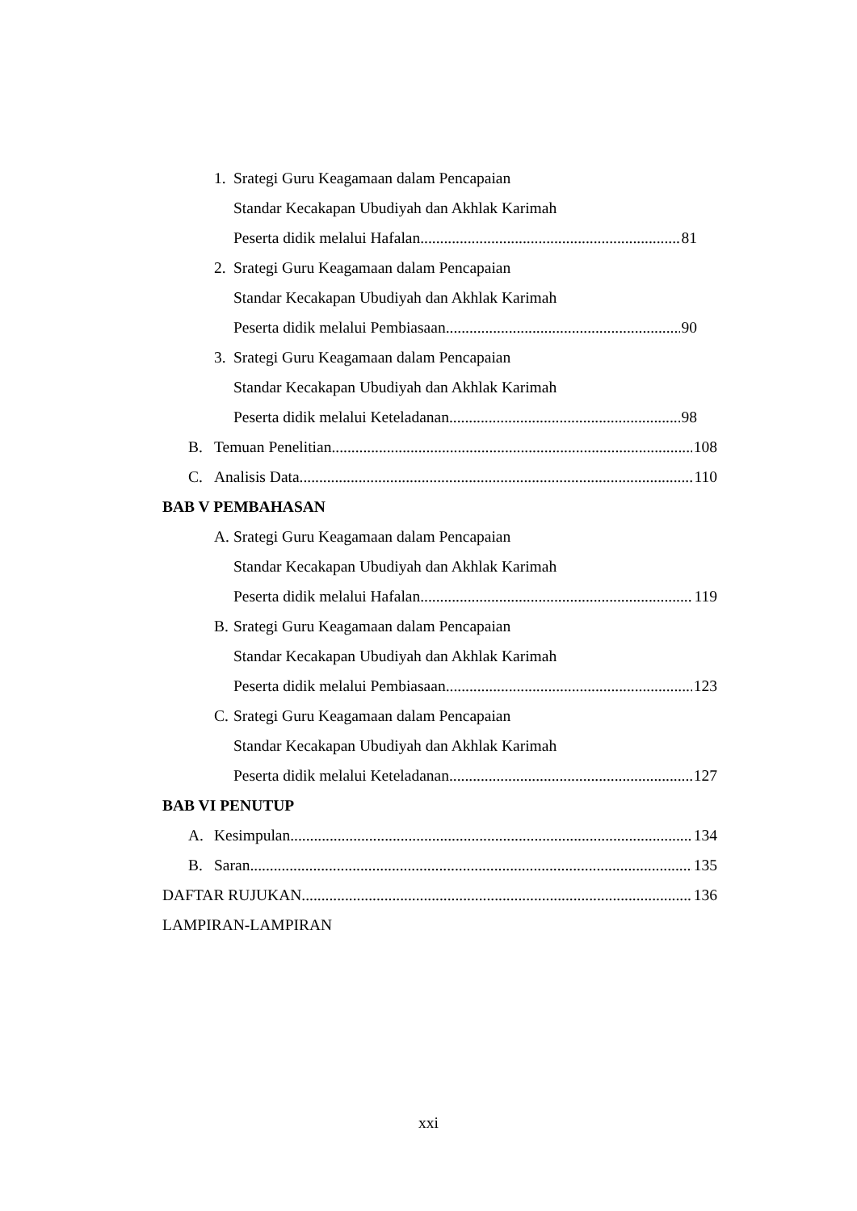1. Srategi Guru Keagamaan dalam Pencapaian
Standar Kecakapan Ubudiyah dan Akhlak Karimah
Peserta didik melalui Hafalan 81
2. Srategi Guru Keagamaan dalam Pencapaian
Standar Kecakapan Ubudiyah dan Akhlak Karimah
Peserta didik melalui Pembiasaan 90
3. Srategi Guru Keagamaan dalam Pencapaian
Standar Kecakapan Ubudiyah dan Akhlak Karimah
Peserta didik melalui Keteladanan 98
B. Temuan Penelitian 108
C. Analisis Data 110
BAB V PEMBAHASAN
A. Srategi Guru Keagamaan dalam Pencapaian
Standar Kecakapan Ubudiyah dan Akhlak Karimah
Peserta didik melalui Hafalan 119
B. Srategi Guru Keagamaan dalam Pencapaian
Standar Kecakapan Ubudiyah dan Akhlak Karimah
Peserta didik melalui Pembiasaan 123
C. Srategi Guru Keagamaan dalam Pencapaian
Standar Kecakapan Ubudiyah dan Akhlak Karimah
Peserta didik melalui Keteladanan 127
BAB VI PENUTUP
A. Kesimpulan 134
B. Saran 135
DAFTAR RUJUKAN 136
LAMPIRAN-LAMPIRAN
xxi